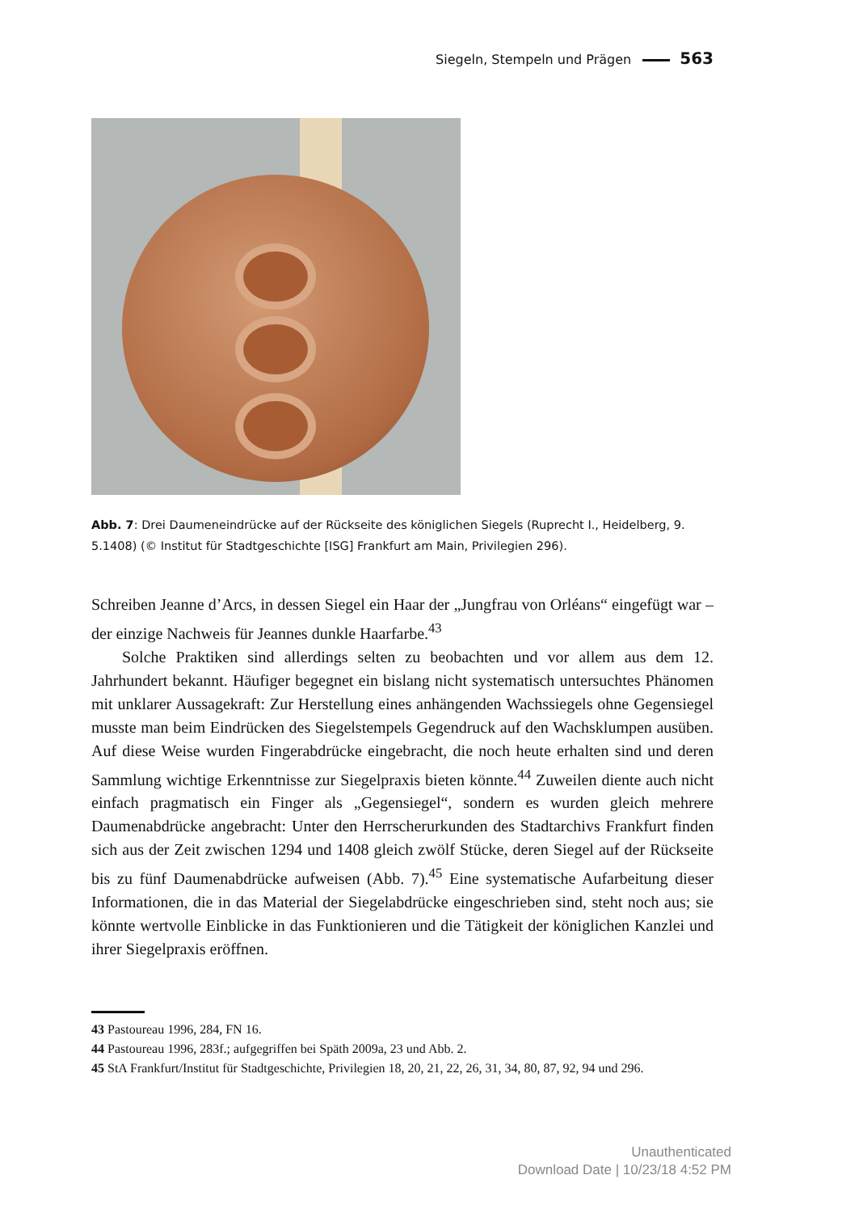Siegeln, Stempeln und Prägen 563
Abb. 7: Drei Daumeneindrücke auf der Rückseite des königlichen Siegels (Ruprecht I., Heidelberg, 9. 5.1408) (© Institut für Stadtgeschichte [ISG] Frankfurt am Main, Privilegien 296).
Schreiben Jeanne d’Arcs, in dessen Siegel ein Haar der „Jungfrau von Orléans“ eingefügt war – der einzige Nachweis für Jeannes dunkle Haarfarbe.<sup>43</sup>
Solche Praktiken sind allerdings selten zu beobachten und vor allem aus dem 12. Jahrhundert bekannt. Häufiger begegnet ein bislang nicht systematisch untersuchtes Phänomen mit unklarer Aussagekraft: Zur Herstellung eines anhängenden Wachssiegels ohne Gegensiegel musste man beim Eindrücken des Siegelstempels Gegendruck auf den Wachsklumpen ausüben. Auf diese Weise wurden Fingerabdrücke eingebracht, die noch heute erhalten sind und deren Sammlung wichtige Erkenntnisse zur Siegelpraxis bieten könnte.<sup>44</sup> Zuweilen diente auch nicht einfach pragmatisch ein Finger als „Gegensiegel“, sondern es wurden gleich mehrere Daumenabdrücke angebracht: Unter den Herrscherurkunden des Stadtarchivs Frankfurt finden sich aus der Zeit zwischen 1294 und 1408 gleich zwölf Stücke, deren Siegel auf der Rückseite bis zu fünf Daumenabdrücke aufweisen (Abb. 7).<sup>45</sup> Eine systematische Aufarbeitung dieser Informationen, die in das Material der Siegelabdrücke eingeschrieben sind, steht noch aus; sie könnte wertvolle Einblicke in das Funktionieren und die Tätigkeit der königlichen Kanzlei und ihrer Siegelpraxis eröffnen.
43 Pastoureau 1996, 284, FN 16.
44 Pastoureau 1996, 283f.; aufgegriffen bei Späth 2009a, 23 und Abb. 2.
45 StA Frankfurt/Institut für Stadtgeschichte, Privilegien 18, 20, 21, 22, 26, 31, 34, 80, 87, 92, 94 und 296.
Unauthenticated
Download Date | 10/23/18 4:52 PM